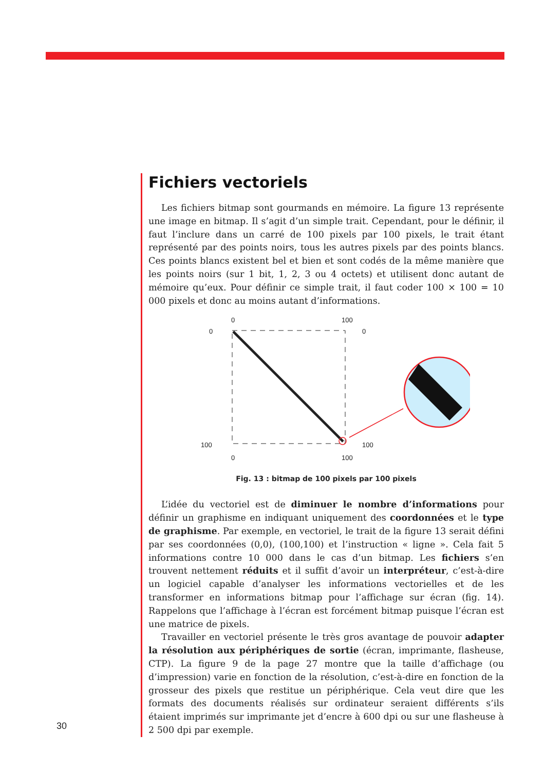Fichiers vectoriels
Les fichiers bitmap sont gourmands en mémoire. La figure 13 représente une image en bitmap. Il s’agit d’un simple trait. Cependant, pour le définir, il faut l’inclure dans un carré de 100 pixels par 100 pixels, le trait étant représenté par des points noirs, tous les autres pixels par des points blancs. Ces points blancs existent bel et bien et sont codés de la même manière que les points noirs (sur 1 bit, 1, 2, 3 ou 4 octets) et utilisent donc autant de mémoire qu’eux. Pour définir ce simple trait, il faut coder 100 × 100 = 10 000 pixels et donc au moins autant d’informations.
0
100
0
0
100
100
0
100
Fig. 13 : bitmap de 100 pixels par 100 pixels
L’idée du vectoriel est de diminuer le nombre d’informations pour définir un graphisme en indiquant uniquement des coordonnées et le type de graphisme. Par exemple, en vectoriel, le trait de la figure 13 serait défini par ses coordonnées (0,0), (100,100) et l’instruction « ligne ». Cela fait 5 informations contre 10 000 dans le cas d’un bitmap. Les fichiers s’en trouvent nettement réduits et il suffit d’avoir un interpréteur, c’est-à-dire un logiciel capable d’analyser les informations vectorielles et de les transformer en informations bitmap pour l’affichage sur écran (fig. 14). Rappelons que l’affichage à l’écran est forcément bitmap puisque l’écran est une matrice de pixels.
Travailler en vectoriel présente le très gros avantage de pouvoir adapter la résolution aux périphériques de sortie (écran, imprimante, flasheuse, CTP). La figure 9 de la page 27 montre que la taille d’affichage (ou d’impression) varie en fonction de la résolution, c’est-à-dire en fonction de la grosseur des pixels que restitue un périphérique. Cela veut dire que les formats des documents réalisés sur ordinateur seraient différents s’ils étaient imprimés sur imprimante jet d’encre à 600 dpi ou sur une flasheuse à 2 500 dpi par exemple.
30